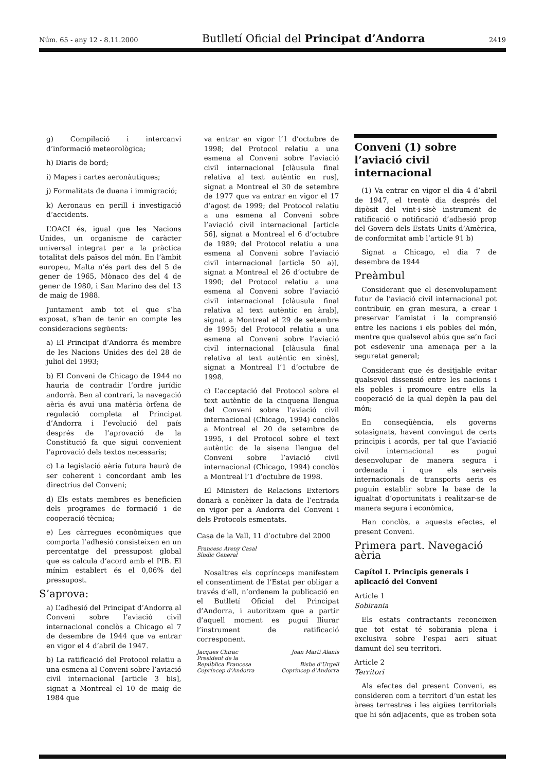Núm. 65 - any 12 - 8.11.2000 Butlletí Oficial del Principat d’Andorra 2419
g) Compilació i intercanvi d’informació meteorològica;
h) Diaris de bord;
i) Mapes i cartes aeronàutiques;
j) Formalitats de duana i immigració;
k) Aeronaus en perill i investigació d’accidents.
L’OACI és, igual que les Nacions Unides, un organisme de caràcter universal integrat per a la pràctica totalitat dels països del món. En l’àmbit europeu, Malta n’és part des del 5 de gener de 1965, Mònaco des del 4 de gener de 1980, i San Marino des del 13 de maig de 1988.
Juntament amb tot el que s’ha exposat, s’han de tenir en compte les consideracions següents:
a) El Principat d’Andorra és membre de les Nacions Unides des del 28 de juliol del 1993;
b) El Conveni de Chicago de 1944 no hauria de contradir l’ordre jurídic andorrà. Ben al contrari, la navegació aèria és avui una matèria òrfena de regulació completa al Principat d’Andorra i l’evolució del país després de l’aprovació de la Constitució fa que sigui convenient l’aprovació dels textos necessaris;
c) La legislació aèria futura haurà de ser coherent i concordant amb les directrius del Conveni;
d) Els estats membres es beneficien dels programes de formació i de cooperació tècnica;
e) Les càrregues econòmiques que comporta l’adhesió consisteixen en un percentatge del pressupost global que es calcula d’acord amb el PIB. El mínim establert és el 0,06% del pressupost.
S’aprova:
a) L’adhesió del Principat d’Andorra al Conveni sobre l’aviació civil internacional conclòs a Chicago el 7 de desembre de 1944 que va entrar en vigor el 4 d’abril de 1947.
b) La ratificació del Protocol relatiu a una esmena al Conveni sobre l’aviació civil internacional [article 3 bis], signat a Montreal el 10 de maig de 1984 que
va entrar en vigor l’1 d’octubre de 1998; del Protocol relatiu a una esmena al Conveni sobre l’aviació civil internacional [clàusula final relativa al text autèntic en rus], signat a Montreal el 30 de setembre de 1977 que va entrar en vigor el 17 d’agost de 1999; del Protocol relatiu a una esmena al Conveni sobre l’aviació civil internacional [article 56], signat a Montreal el 6 d’octubre de 1989; del Protocol relatiu a una esmena al Conveni sobre l’aviació civil internacional [article 50 a)], signat a Montreal el 26 d’octubre de 1990; del Protocol relatiu a una esmena al Conveni sobre l’aviació civil internacional [clàusula final relativa al text autèntic en àrab], signat a Montreal el 29 de setembre de 1995; del Protocol relatiu a una esmena al Conveni sobre l’aviació civil internacional [clàusula final relativa al text autèntic en xinès], signat a Montreal l’1 d’octubre de 1998.
c) L’acceptació del Protocol sobre el text autèntic de la cinquena llengua del Conveni sobre l’aviació civil internacional (Chicago, 1994) conclòs a Montreal el 20 de setembre de 1995, i del Protocol sobre el text autèntic de la sisena llengua del Conveni sobre l’aviació civil internacional (Chicago, 1994) conclòs a Montreal l’1 d’octubre de 1998.
El Ministeri de Relacions Exteriors donarà a conèixer la data de l’entrada en vigor per a Andorra del Conveni i dels Protocols esmentats.
Casa de la Vall, 11 d’octubre del 2000
Francesc Areny Casal
Síndic General
Nosaltres els coprínceps manifestem el consentiment de l’Estat per obligar a través d’ell, n’ordenem la publicació en el Butlletí Oficial del Principat d’Andorra, i autoritzem que a partir d’aquell moment es pugui lliurar l’instrument de ratificació corresponent.
Jacques Chirac
President de la
República Francesa
Copríncep d’Andorra
Joan Marti Alanis
Bisbe d’Urgell
Copríncep d’Andorra
Conveni (1) sobre l’aviació civil internacional
(1) Va entrar en vigor el dia 4 d’abril de 1947, el trentè dia després del dipòsit del vint-i-sisè instrument de ratificació o notificació d’adhesió prop del Govern dels Estats Units d’Amèrica, de conformitat amb l’article 91 b)
Signat a Chicago, el dia 7 de desembre de 1944
Preàmbul
Considerant que el desenvolupament futur de l’aviació civil internacional pot contribuir, en gran mesura, a crear i preservar l’amistat i la comprensió entre les nacions i els pobles del món, mentre que qualsevol abús que se’n faci pot esdevenir una amenaça per a la seguretat general;
Considerant que és desitjable evitar qualsevol dissensió entre les nacions i els pobles i promoure entre ells la cooperació de la qual depèn la pau del món;
En conseqüència, els governs sotasignats, havent convingut de certs principis i acords, per tal que l’aviació civil internacional es pugui desenvolupar de manera segura i ordenada i que els serveis internacionals de transports aeris es puguin establir sobre la base de la igualtat d’oportunitats i realitzar-se de manera segura i econòmica,
Han conclòs, a aquests efectes, el present Conveni.
Primera part. Navegació aèria
Capítol I. Principis generals i aplicació del Conveni
Article 1
Sobirania
Els estats contractants reconeixen que tot estat té sobirania plena i exclusiva sobre l’espai aeri situat damunt del seu territori.
Article 2
Territori
Als efectes del present Conveni, es consideren com a territori d’un estat les àrees terrestres i les aigües territorials que hi són adjacents, que es troben sota